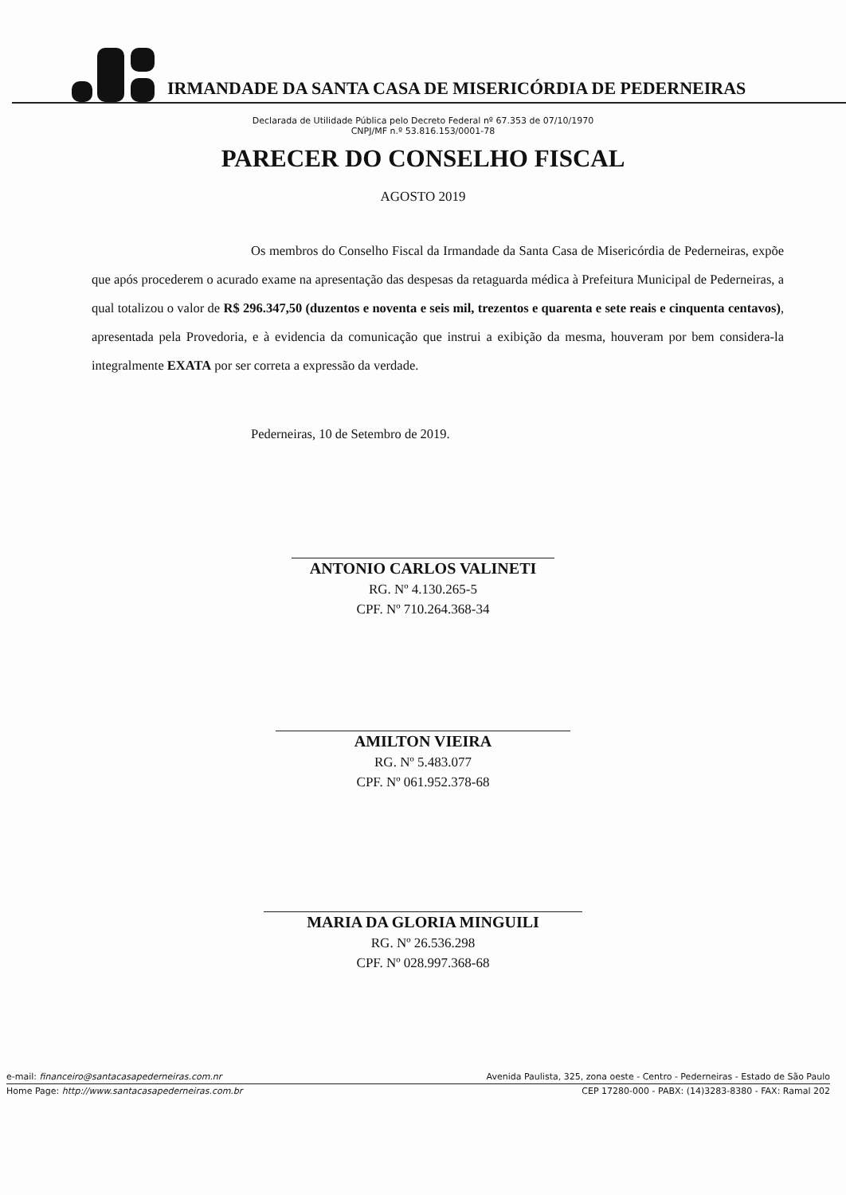IRMANDADE DA SANTA CASA DE MISERICÓRDIA DE PEDERNEIRAS
Declarada de Utilidade Pública pelo Decreto Federal nº 67.353 de 07/10/1970
CNPJ/MF n.º 53.816.153/0001-78
PARECER DO CONSELHO FISCAL
AGOSTO 2019
Os membros do Conselho Fiscal da Irmandade da Santa Casa de Misericórdia de Pederneiras, expõe que após procederem o acurado exame na apresentação das despesas da retaguarda médica à Prefeitura Municipal de Pederneiras, a qual totalizou o valor de R$ 296.347,50 (duzentos e noventa e seis mil, trezentos e quarenta e sete reais e cinquenta centavos), apresentada pela Provedoria, e à evidencia da comunicação que instrui a exibição da mesma, houveram por bem considera-la integralmente EXATA por ser correta a expressão da verdade.
Pederneiras, 10 de Setembro de 2019.
ANTONIO CARLOS VALINETI
RG. Nº 4.130.265-5
CPF. Nº 710.264.368-34
AMILTON VIEIRA
RG. Nº 5.483.077
CPF. Nº 061.952.378-68
MARIA DA GLORIA MINGUILI
RG. Nº 26.536.298
CPF. Nº 028.997.368-68
e-mail: financeiro@santacasapederneiras.com.nr Avenida Paulista, 325, zona oeste - Centro - Pederneiras - Estado de São Paulo
Home Page: http://www.santacasapederneiras.com.br CEP 17280-000 - PABX: (14)3283-8380 - FAX: Ramal 202